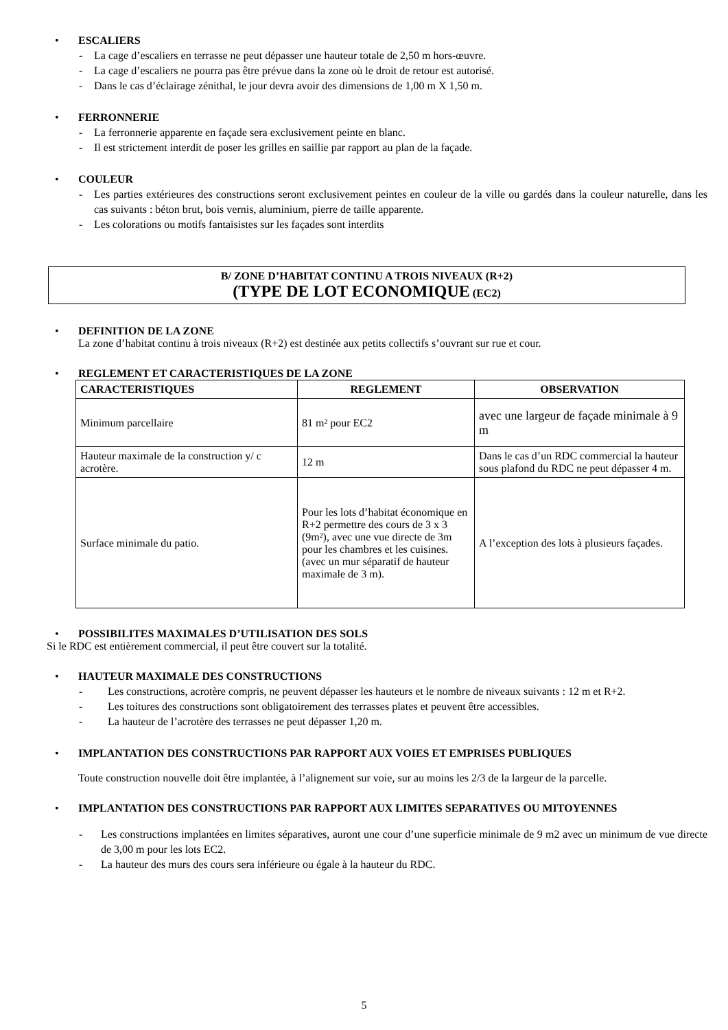• ESCALIERS
- La cage d’escaliers en terrasse ne peut dépasser une hauteur totale de 2,50 m hors-œuvre.
- La cage d’escaliers ne pourra pas être prévue dans la zone où le droit de retour est autorisé.
- Dans le cas d’éclairage zénithal, le jour devra avoir des dimensions de 1,00 m X 1,50 m.
• FERRONNERIE
- La ferronnerie apparente en façade sera exclusivement peinte en blanc.
- Il est strictement interdit de poser les grilles en saillie par rapport au plan de la façade.
• COULEUR
- Les parties extérieures des constructions seront exclusivement peintes en couleur de la ville ou gardés dans la couleur naturelle, dans les cas suivants : béton brut, bois vernis, aluminium, pierre de taille apparente.
- Les colorations ou motifs fantaisistes sur les façades sont interdits
B/ ZONE D’HABITAT CONTINU A TROIS NIVEAUX (R+2)
(TYPE DE LOT ECONOMIQUE (EC2)
• DEFINITION DE LA ZONE
La zone d’habitat continu à trois niveaux (R+2) est destinée aux petits collectifs s’ouvrant sur rue et cour.
• REGLEMENT ET CARACTERISTIQUES DE LA ZONE
| CARACTERISTIQUES | REGLEMENT | OBSERVATION |
| --- | --- | --- |
| Minimum parcellaire | 81 m² pour EC2 | avec une largeur de façade minimale à 9 m |
| Hauteur maximale de la construction y/ c acrotère. | 12 m | Dans le cas d’un RDC commercial la hauteur sous plafond du RDC ne peut dépasser 4 m. |
| Surface minimale du patio. | Pour les lots d’habitat économique en R+2 permettre des cours de 3 x 3 (9m²), avec une vue directe de 3m pour les chambres et les cuisines. (avec un mur séparatif de hauteur maximale de 3 m). | A l’exception des lots à plusieurs façades. |
• POSSIBILITES MAXIMALES D’UTILISATION DES SOLS
Si le RDC est entièrement commercial, il peut être couvert sur la totalité.
• HAUTEUR MAXIMALE DES CONSTRUCTIONS
- Les constructions, acrotère compris, ne peuvent dépasser les hauteurs et le nombre de niveaux suivants : 12 m et R+2.
- Les toitures des constructions sont obligatoirement des terrasses plates et peuvent être accessibles.
- La hauteur de l’acrotère des terrasses ne peut dépasser 1,20 m.
• IMPLANTATION DES CONSTRUCTIONS PAR RAPPORT AUX VOIES ET EMPRISES PUBLIQUES
Toute construction nouvelle doit être implantée, à l’alignement sur voie, sur au moins les 2/3 de la largeur de la parcelle.
• IMPLANTATION DES CONSTRUCTIONS PAR RAPPORT AUX LIMITES SEPARATIVES OU MITOYENNES
- Les constructions implantées en limites séparatives, auront une cour d’une superficie minimale de 9 m2 avec un minimum de vue directe de 3,00 m pour les lots EC2.
- La hauteur des murs des cours sera inférieure ou égale à la hauteur du RDC.
5